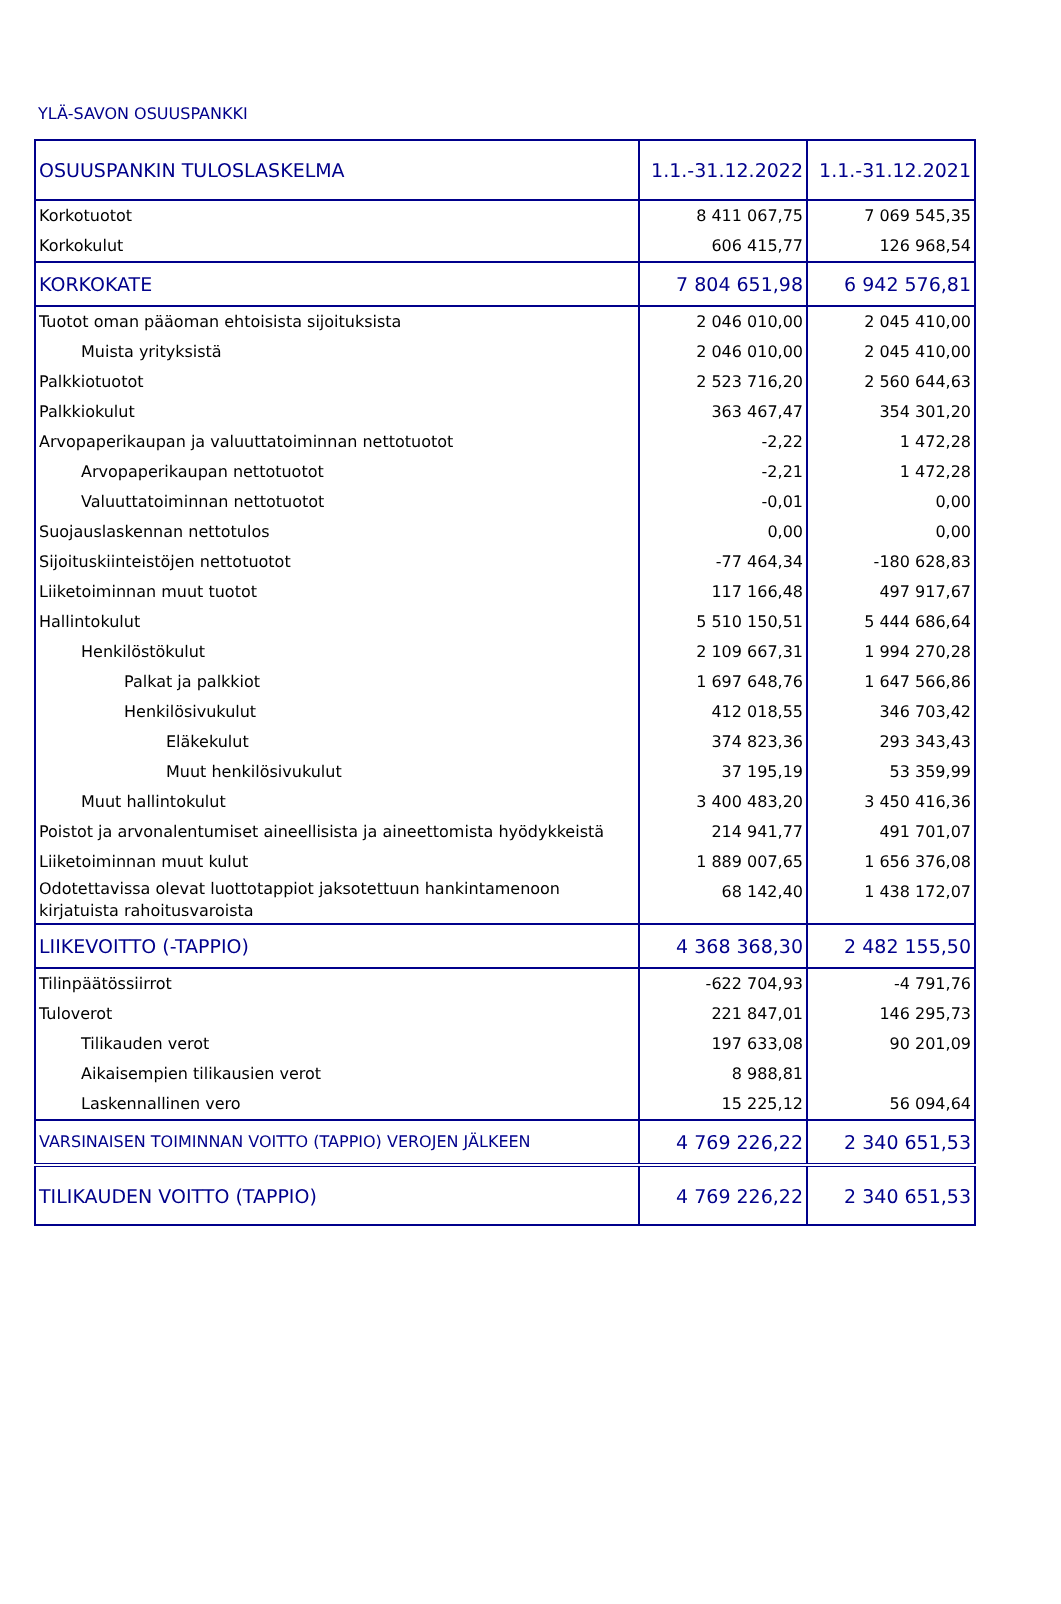YLÄ-SAVON OSUUSPANKKI
| OSUUSPANKIN TULOSLASKELMA | 1.1.-31.12.2022 | 1.1.-31.12.2021 |
| --- | --- | --- |
| Korkotuotot | 8 411 067,75 | 7 069 545,35 |
| Korkokulut | 606 415,77 | 126 968,54 |
| KORKOKATE | 7 804 651,98 | 6 942 576,81 |
| Tuotot oman pääoman ehtoisista sijoituksista | 2 046 010,00 | 2 045 410,00 |
| Muista yrityksistä | 2 046 010,00 | 2 045 410,00 |
| Palkkiotuotot | 2 523 716,20 | 2 560 644,63 |
| Palkkiokulut | 363 467,47 | 354 301,20 |
| Arvopaperikaupan ja valuuttatoiminnan nettotuotot | -2,22 | 1 472,28 |
| Arvopaperikaupan nettotuotot | -2,21 | 1 472,28 |
| Valuuttatoiminnan nettotuotot | -0,01 | 0,00 |
| Suojauslaskennan nettotulos | 0,00 | 0,00 |
| Sijoituskiinteistöjen nettotuotot | -77 464,34 | -180 628,83 |
| Liiketoiminnan muut tuotot | 117 166,48 | 497 917,67 |
| Hallintokulut | 5 510 150,51 | 5 444 686,64 |
| Henkilöstökulut | 2 109 667,31 | 1 994 270,28 |
| Palkat ja palkkiot | 1 697 648,76 | 1 647 566,86 |
| Henkilösivukulut | 412 018,55 | 346 703,42 |
| Eläkekulut | 374 823,36 | 293 343,43 |
| Muut henkilösivukulut | 37 195,19 | 53 359,99 |
| Muut hallintokulut | 3 400 483,20 | 3 450 416,36 |
| Poistot ja arvonalentumiset aineellisista ja aineettomista hyödykkeistä | 214 941,77 | 491 701,07 |
| Liiketoiminnan muut kulut | 1 889 007,65 | 1 656 376,08 |
| Odotettavissa olevat luottotappiot jaksotettuun hankintamenoon kirjatuista rahoitusvaroista | 68 142,40 | 1 438 172,07 |
| LIIKEVOITTO (-TAPPIO) | 4 368 368,30 | 2 482 155,50 |
| Tilinpäätössiirrot | -622 704,93 | -4 791,76 |
| Tuloverot | 221 847,01 | 146 295,73 |
| Tilikauden verot | 197 633,08 | 90 201,09 |
| Aikaisempien tilikausien verot | 8 988,81 | |
| Laskennallinen vero | 15 225,12 | 56 094,64 |
| VARSINAISEN TOIMINNAN VOITTO (TAPPIO) VEROJEN JÄLKEEN | 4 769 226,22 | 2 340 651,53 |
| TILIKAUDEN VOITTO (TAPPIO) | 4 769 226,22 | 2 340 651,53 |